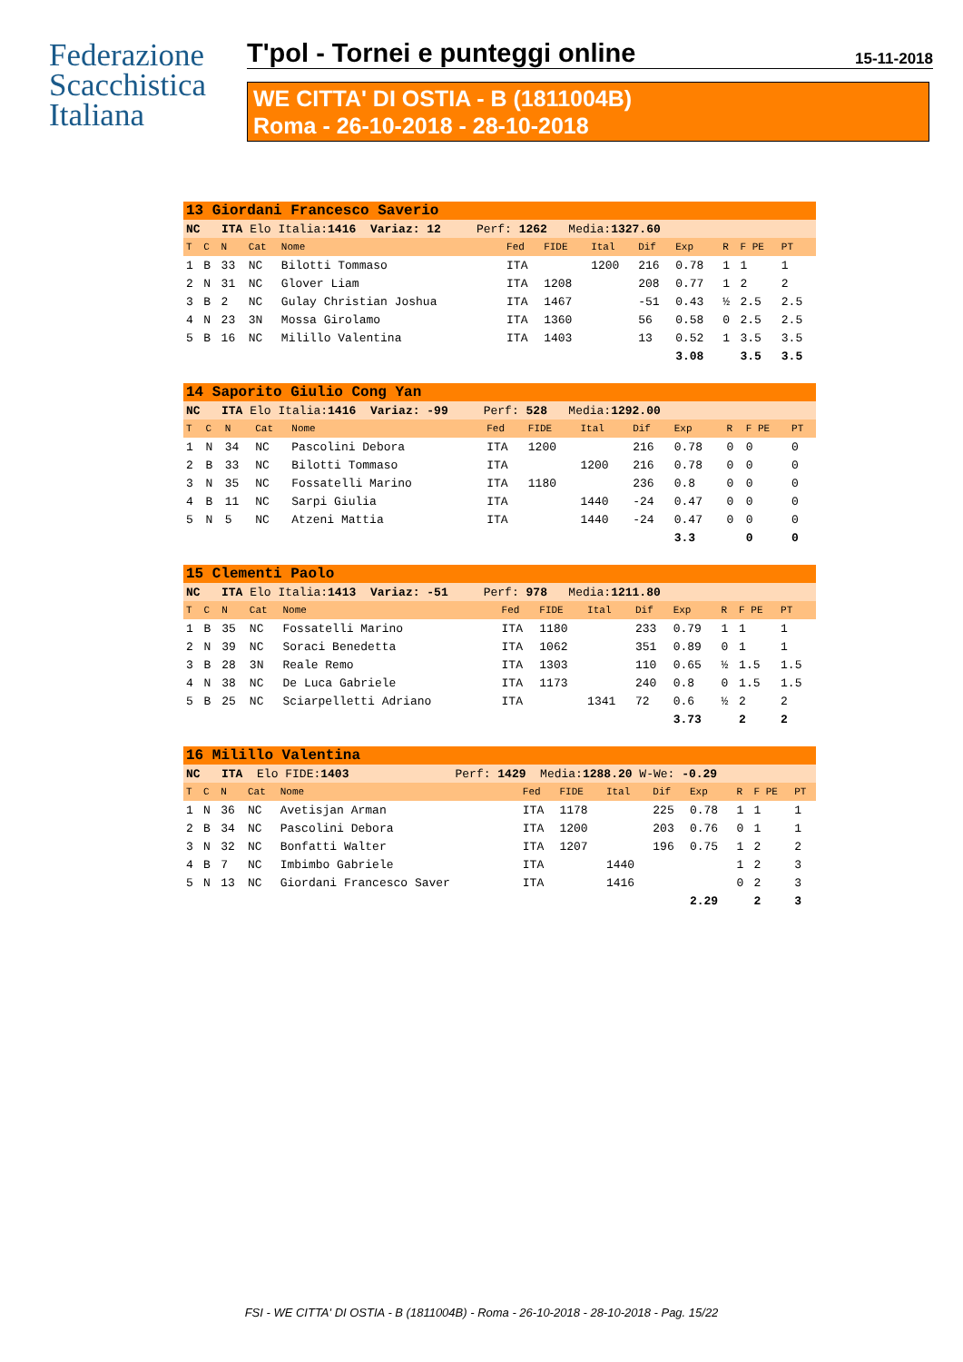Federazione
Scacchistica
Italiana
T'pol - Tornei e punteggi online 15-11-2018
WE CITTA' DI OSTIA - B (1811004B)
Roma - 26-10-2018 - 28-10-2018
| 13 Giordani Francesco Saverio | | | | | | | | | | | | |
| NC ITA Elo Italia: 1416 Variaz: 12 Perf: 1262 Media: 1327.60 | | | | | | | | | | | | |
| T | C | N | Cat | Nome | Fed | FIDE | Ital | Dif | Exp | R | F PE | PT |
| 1 | B | 33 | NC | Bilotti Tommaso | ITA | | 1200 | 216 | 0.78 | 1 | 1 | 1 |
| 2 | N | 31 | NC | Glover Liam | ITA | 1208 | | 208 | 0.77 | 1 | 2 | 2 |
| 3 | B | 2 | NC | Gulay Christian Joshua | ITA | 1467 | | -51 | 0.43 | ½ | 2.5 | 2.5 |
| 4 | N | 23 | 3N | Mossa Girolamo | ITA | 1360 | | 56 | 0.58 | 0 | 2.5 | 2.5 |
| 5 | B | 16 | NC | Milillo Valentina | ITA | 1403 | | 13 | 0.52 | 1 | 3.5 | 3.5 |
| | | | | | | | | | 3.08 | | 3.5 | 3.5 |
| 14 Saporito Giulio Cong Yan | | | | | | | | | | | | |
| NC ITA Elo Italia: 1416 Variaz: -99 Perf: 528 Media: 1292.00 | | | | | | | | | | | | |
| T | C | N | Cat | Nome | Fed | FIDE | Ital | Dif | Exp | R | F PE | PT |
| 1 | N | 34 | NC | Pascolini Debora | ITA | 1200 | | 216 | 0.78 | 0 | 0 | 0 |
| 2 | B | 33 | NC | Bilotti Tommaso | ITA | | 1200 | 216 | 0.78 | 0 | 0 | 0 |
| 3 | N | 35 | NC | Fossatelli Marino | ITA | 1180 | | 236 | 0.8 | 0 | 0 | 0 |
| 4 | B | 11 | NC | Sarpi Giulia | ITA | | 1440 | -24 | 0.47 | 0 | 0 | 0 |
| 5 | N | 5 | NC | Atzeni Mattia | ITA | | 1440 | -24 | 0.47 | 0 | 0 | 0 |
| | | | | | | | | | 3.3 | | 0 | 0 |
| 15 Clementi Paolo | | | | | | | | | | | | |
| NC ITA Elo Italia: 1413 Variaz: -51 Perf: 978 Media: 1211.80 | | | | | | | | | | | | |
| T | C | N | Cat | Nome | Fed | FIDE | Ital | Dif | Exp | R | F PE | PT |
| 1 | B | 35 | NC | Fossatelli Marino | ITA | 1180 | | 233 | 0.79 | 1 | 1 | 1 |
| 2 | N | 39 | NC | Soraci Benedetta | ITA | 1062 | | 351 | 0.89 | 0 | 1 | 1 |
| 3 | B | 28 | 3N | Reale Remo | ITA | 1303 | | 110 | 0.65 | ½ | 1.5 | 1.5 |
| 4 | N | 38 | NC | De Luca Gabriele | ITA | 1173 | | 240 | 0.8 | 0 | 1.5 | 1.5 |
| 5 | B | 25 | NC | Sciarpelletti Adriano | ITA | | 1341 | 72 | 0.6 | ½ | 2 | 2 |
| | | | | | | | | | 3.73 | | 2 | 2 |
| 16 Milillo Valentina | | | | | | | | | | | | |
| NC ITA Elo FIDE: 1403 Perf: 1429 Media: 1288.20 W-We: -0.29 | | | | | | | | | | | | |
| T | C | N | Cat | Nome | Fed | FIDE | Ital | Dif | Exp | R | F PE | PT |
| 1 | N | 36 | NC | Avetisjan Arman | ITA | 1178 | | 225 | 0.78 | 1 | 1 | 1 |
| 2 | B | 34 | NC | Pascolini Debora | ITA | 1200 | | 203 | 0.76 | 0 | 1 | 1 |
| 3 | N | 32 | NC | Bonfatti Walter | ITA | 1207 | | 196 | 0.75 | 1 | 2 | 2 |
| 4 | B | 7 | NC | Imbimbo Gabriele | ITA | | 1440 | | | 1 | 2 | 3 |
| 5 | N | 13 | NC | Giordani Francesco Saver | ITA | | 1416 | | | 0 | 2 | 3 |
| | | | | | | | | | 2.29 | | 2 | 3 |
FSI - WE CITTA' DI OSTIA - B (1811004B) - Roma - 26-10-2018 - 28-10-2018 - Pag. 15/22